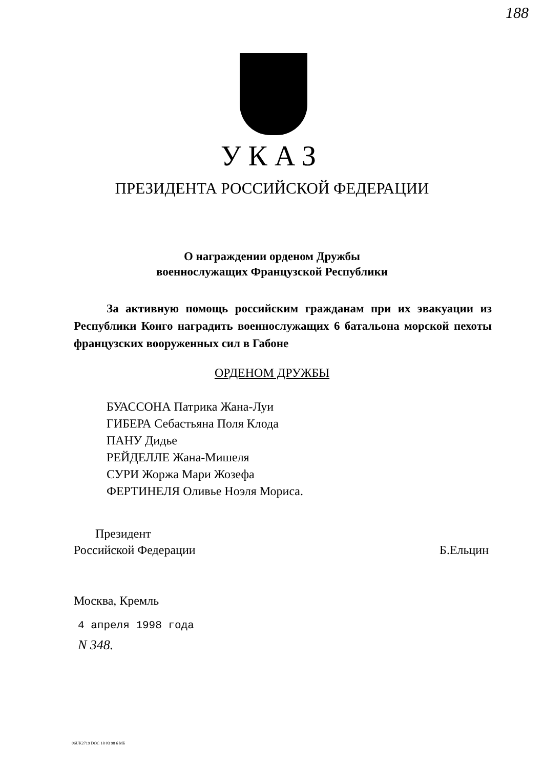188
УКАЗ
ПРЕЗИДЕНТА РОССИЙСКОЙ ФЕДЕРАЦИИ
О награждении орденом Дружбы
военнослужащих Французской Республики
За активную помощь российским гражданам при их эвакуации из Республики Конго наградить военнослужащих 6 батальона морской пехоты французских вооруженных сил в Габоне
ОРДЕНОМ ДРУЖБЫ
БУАССОНА Патрика Жана-Луи
ГИБЕРА Себастьяна Поля Клода
ПАНУ Дидье
РЕЙДЕЛЛЕ Жана-Мишеля
СУРИ Жоржа Мари Жозефа
ФЕРТИНЕЛЯ Оливье Ноэля Мориса.
Президент
Российской Федерации
Б.Ельцин
Москва, Кремль
4 апреля 1998 года
N 348.
06UK2719 DOC 18 03 98 6 МБ